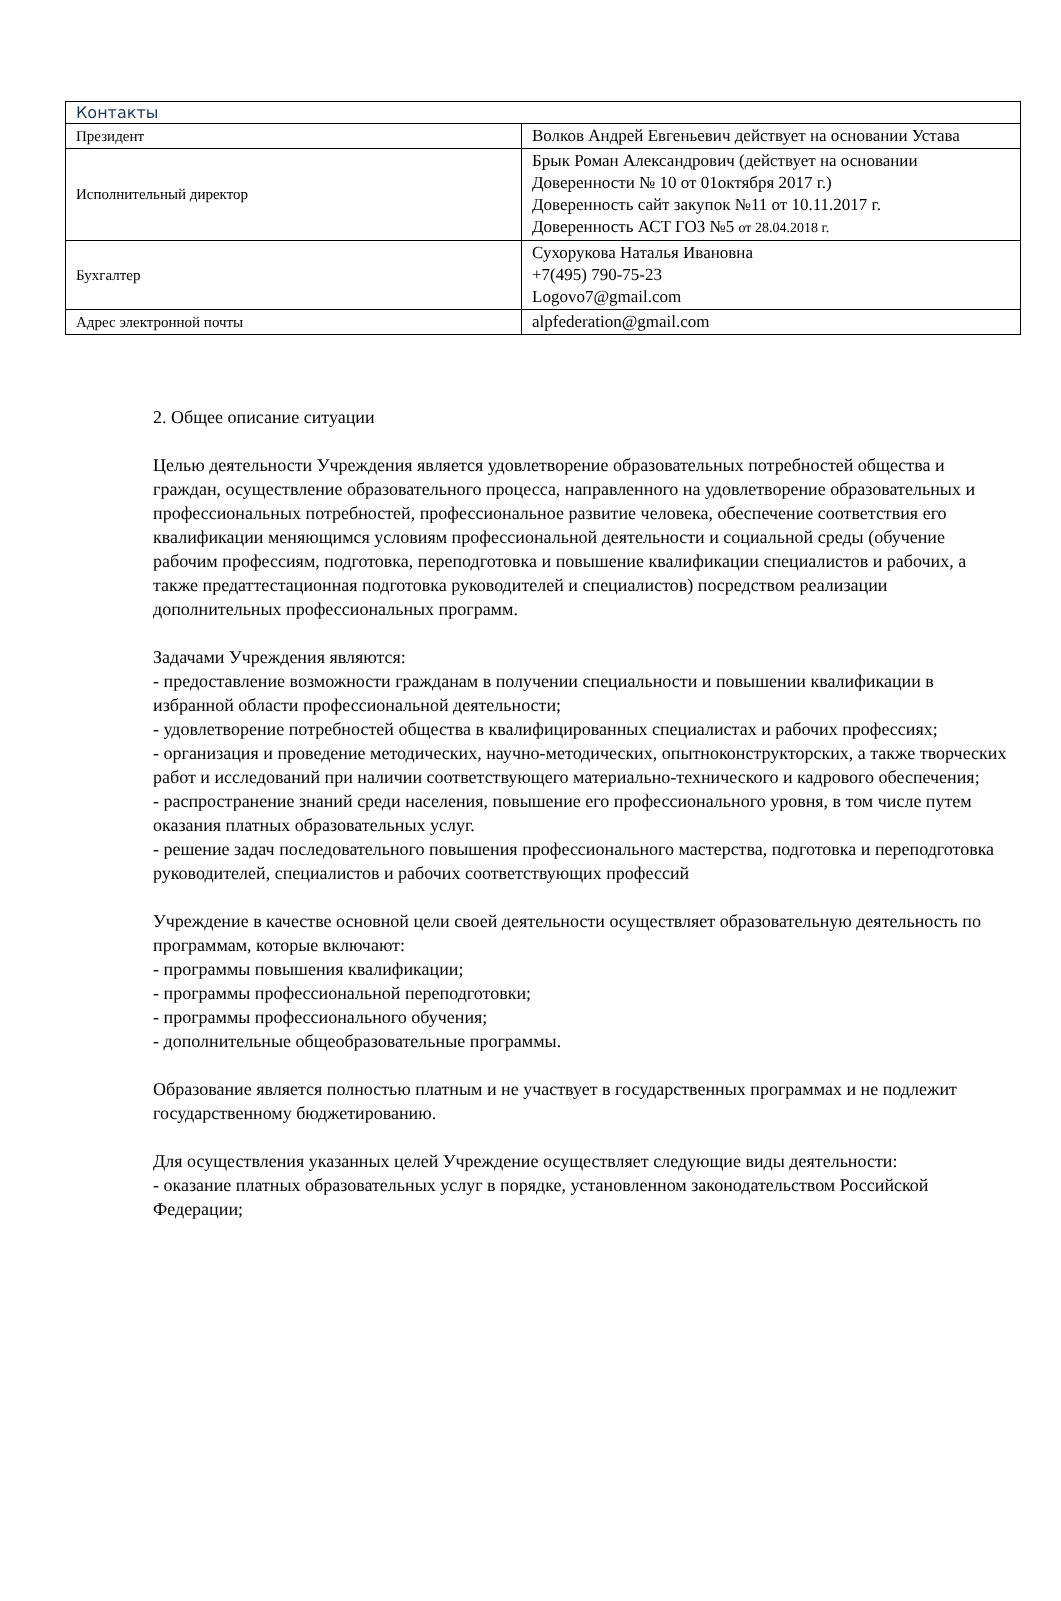| Контакты | |
| --- | --- |
| Президент | Волков Андрей Евгеньевич действует на основании Устава |
| Исполнительный директор | Брык Роман Александрович (действует на основании Доверенности № 10 от 01октября 2017 г.) Доверенность сайт закупок №11 от 10.11.2017 г. Доверенность АСТ ГОЗ №5 от 28.04.2018 г. |
| Бухгалтер | Сухорукова Наталья Ивановна +7(495) 790-75-23 Logovo7@gmail.com |
| Адрес электронной почты | alpfederation@gmail.com |
2. Общее описание ситуации
Целью деятельности Учреждения является удовлетворение образовательных потребностей общества и граждан, осуществление образовательного процесса, направленного на удовлетворение образовательных и профессиональных потребностей, профессиональное развитие человека, обеспечение соответствия его квалификации меняющимся условиям профессиональной деятельности и социальной среды (обучение рабочим профессиям, подготовка, переподготовка и повышение квалификации специалистов и рабочих, а также предаттестационная подготовка руководителей и специалистов) посредством реализации дополнительных профессиональных программ.
Задачами Учреждения являются:
- предоставление возможности гражданам в получении специальности и повышении квалификации в избранной области профессиональной деятельности;
- удовлетворение потребностей общества в квалифицированных специалистах и рабочих профессиях;
- организация и проведение методических, научно-методических, опытноконструкторских, а также творческих работ и исследований при наличии соответствующего материально-технического и кадрового обеспечения;
- распространение знаний среди населения, повышение его профессионального уровня, в том числе путем оказания платных образовательных услуг.
- решение задач последовательного повышения профессионального мастерства, подготовка и переподготовка руководителей, специалистов и рабочих соответствующих профессий
Учреждение в качестве основной цели своей деятельности осуществляет образовательную деятельность по программам, которые включают:
- программы повышения квалификации;
- программы профессиональной переподготовки;
- программы профессионального обучения;
- дополнительные общеобразовательные программы.
Образование является полностью платным и не участвует в государственных программах и не подлежит государственному бюджетированию.
Для осуществления указанных целей Учреждение осуществляет следующие виды деятельности:
- оказание платных образовательных услуг в порядке, установленном законодательством Российской Федерации;